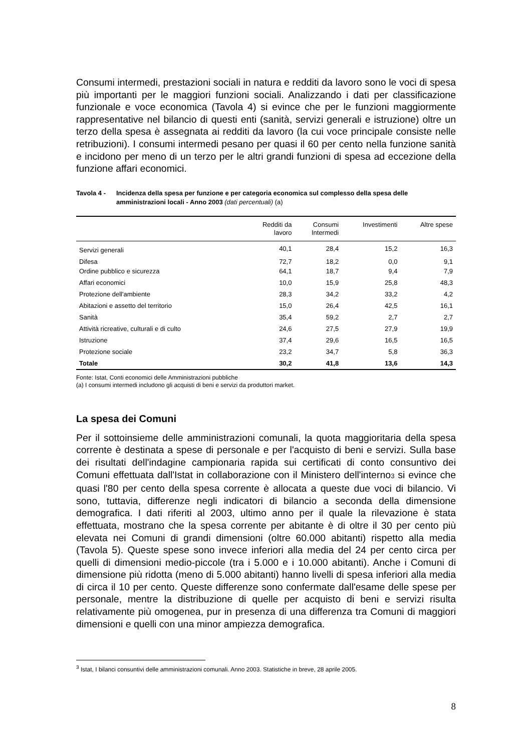Consumi intermedi, prestazioni sociali in natura e redditi da lavoro sono le voci di spesa più importanti per le maggiori funzioni sociali. Analizzando i dati per classificazione funzionale e voce economica (Tavola 4) si evince che per le funzioni maggiormente rappresentative nel bilancio di questi enti (sanità, servizi generali e istruzione) oltre un terzo della spesa è assegnata ai redditi da lavoro (la cui voce principale consiste nelle retribuzioni). I consumi intermedi pesano per quasi il 60 per cento nella funzione sanità e incidono per meno di un terzo per le altri grandi funzioni di spesa ad eccezione della funzione affari economici.
Tavola 4 - Incidenza della spesa per funzione e per categoria economica sul complesso della spesa delle amministrazioni locali - Anno 2003 (dati percentuali) (a)
| | Redditi da lavoro | Consumi Intermedi | Investimenti | Altre spese |
| --- | --- | --- | --- | --- |
| Servizi generali | 40,1 | 28,4 | 15,2 | 16,3 |
| Difesa Ordine pubblico e sicurezza | 72,7 64,1 | 18,2 18,7 | 0,0 9,4 | 9,1 7,9 |
| Affari economici | 10,0 | 15,9 | 25,8 | 48,3 |
| Protezione dell'ambiente | 28,3 | 34,2 | 33,2 | 4,2 |
| Abitazioni e assetto del territorio | 15,0 | 26,4 | 42,5 | 16,1 |
| Sanità | 35,4 | 59,2 | 2,7 | 2,7 |
| Attività ricreative, culturali e di culto | 24,6 | 27,5 | 27,9 | 19,9 |
| Istruzione | 37,4 | 29,6 | 16,5 | 16,5 |
| Protezione sociale | 23,2 | 34,7 | 5,8 | 36,3 |
| Totale | 30,2 | 41,8 | 13,6 | 14,3 |
Fonte: Istat, Conti economici delle Amministrazioni pubbliche
(a) I consumi intermedi includono gli acquisti di beni e servizi da produttori market.
La spesa dei Comuni
Per il sottoinsieme delle amministrazioni comunali, la quota maggioritaria della spesa corrente è destinata a spese di personale e per l'acquisto di beni e servizi. Sulla base dei risultati dell'indagine campionaria rapida sui certificati di conto consuntivo dei Comuni effettuata dall'Istat in collaborazione con il Ministero dell'interno<sup>3</sup> si evince che quasi l'80 per cento della spesa corrente è allocata a queste due voci di bilancio. Vi sono, tuttavia, differenze negli indicatori di bilancio a seconda della dimensione demografica. I dati riferiti al 2003, ultimo anno per il quale la rilevazione è stata effettuata, mostrano che la spesa corrente per abitante è di oltre il 30 per cento più elevata nei Comuni di grandi dimensioni (oltre 60.000 abitanti) rispetto alla media (Tavola 5). Queste spese sono invece inferiori alla media del 24 per cento circa per quelli di dimensioni medio-piccole (tra i 5.000 e i 10.000 abitanti). Anche i Comuni di dimensione più ridotta (meno di 5.000 abitanti) hanno livelli di spesa inferiori alla media di circa il 10 per cento. Queste differenze sono confermate dall'esame delle spese per personale, mentre la distribuzione di quelle per acquisto di beni e servizi risulta relativamente più omogenea, pur in presenza di una differenza tra Comuni di maggiori dimensioni e quelli con una minor ampiezza demografica.
<sup>3</sup> Istat, I bilanci consuntivi delle amministrazioni comunali. Anno 2003. Statistiche in breve, 28 aprile 2005.
8